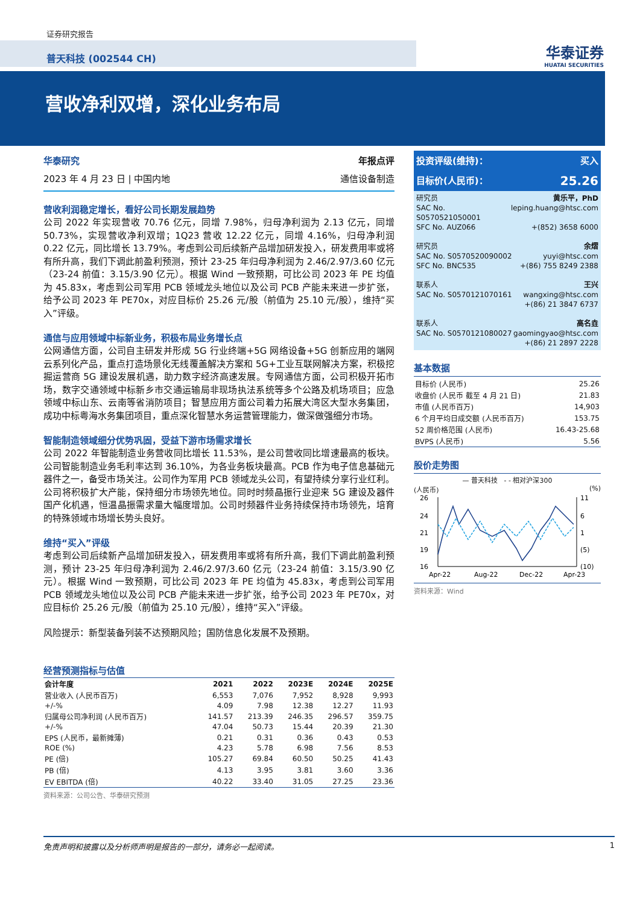证券研究报告
普天科技 (002544 CH) 华泰证券
HUATAI SECURITIES
营收净利双增，深化业务布局
华泰研究
2023 年 4 月 23 日 | 中国内地
年报点评
通信设备制造
营收利润稳定增长，看好公司长期发展趋势
公司 2022 年实现营收 70.76 亿元，同增 7.98%，归母净利润为 2.13 亿元，同增 50.73%，实现营收净利双增；1Q23 营收 12.22 亿元，同增 4.16%，归母净利润 0.22 亿元，同比增长 13.79%。考虑到公司后续新产品增加研发投入，研发费用率或将有所升高，我们下调此前盈利预测，预计 23-25 年归母净利润为 2.46/2.97/3.60 亿元（23-24 前值：3.15/3.90 亿元）。根据 Wind 一致预期，可比公司 2023 年 PE 均值为 45.83x，考虑到公司军用 PCB 领域龙头地位以及公司 PCB 产能未来进一步扩张，给予公司 2023 年 PE70x，对应目标价 25.26 元/股（前值为 25.10 元/股），维持“买入”评级。
通信与应用领域中标新业务，积极布局业务增长点
公网通信方面，公司自主研发并形成 5G 行业终端+5G 网络设备+5G 创新应用的端网云系列化产品，重点打造场景化无线覆盖解决方案和 5G+工业互联网解决方案，积极挖掘运营商 5G 建设发展机遇，助力数字经济高速发展。专网通信方面，公司积极开拓市场，数字交通领域中标新乡市交通运输局非现场执法系统等多个公路及机场项目；应急领域中标山东、云南等省消防项目；智慧应用方面公司着力拓展大湾区大型水务集团，成功中标粤海水务集团项目，重点深化智慧水务运营管理能力，做深做强细分市场。
智能制造领域细分优势巩固，受益下游市场需求增长
公司 2022 年智能制造业务营收同比增长 11.53%，是公司营收同比增速最高的板块。公司智能制造业务毛利率达到 36.10%，为各业务板块最高。PCB 作为电子信息基础元器件之一，备受市场关注。公司作为军用 PCB 领域龙头公司，有望持续分享行业红利。公司将积极扩大产能，保持细分市场领先地位。同时时频晶振行业迎来 5G 建设及器件国产化机遇，恒温晶振需求量大幅度增加。公司时频器件业务持续保持市场领先，培育的特殊领域市场增长势头良好。
维持“买入”评级
考虑到公司后续新产品增加研发投入，研发费用率或将有所升高，我们下调此前盈利预测，预计 23-25 年归母净利润为 2.46/2.97/3.60 亿元（23-24 前值：3.15/3.90 亿元）。根据 Wind 一致预期，可比公司 2023 年 PE 均值为 45.83x，考虑到公司军用 PCB 领域龙头地位以及公司 PCB 产能未来进一步扩张，给予公司 2023 年 PE70x，对应目标价 25.26 元/股（前值为 25.10 元/股），维持“买入”评级。
风险提示：新型装备列装不达预期风险；国防信息化发展不及预期。
经营预测指标与估值
| 会计年度 | 2021 | 2022 | 2023E | 2024E | 2025E |
| --- | --- | --- | --- | --- | --- |
| 营业收入 (人民币百万) | 6,553 | 7,076 | 7,952 | 8,928 | 9,993 |
| +/-% | 4.09 | 7.98 | 12.38 | 12.27 | 11.93 |
| 归属母公司净利润 (人民币百万) | 141.57 | 213.39 | 246.35 | 296.57 | 359.75 |
| +/-% | 47.04 | 50.73 | 15.44 | 20.39 | 21.30 |
| EPS (人民币，最新摊薄) | 0.21 | 0.31 | 0.36 | 0.43 | 0.53 |
| ROE (%) | 4.23 | 5.78 | 6.98 | 7.56 | 8.53 |
| PE (倍) | 105.27 | 69.84 | 60.50 | 50.25 | 41.43 |
| PB (倍) | 4.13 | 3.95 | 3.81 | 3.60 | 3.36 |
| EV EBITDA (倍) | 40.22 | 33.40 | 31.05 | 27.25 | 23.36 |
资料来源：公司公告、华泰研究预测
投资评级(维持)： 买入
目标价(人民币)： 25.26
研究员 黄乐平，PhD
SAC No. S0570521050001 leping.huang@htsc.com
SFC No. AUZ066 +(852) 3658 6000
研究员 余熠
SAC No. S0570520090002 yuyi@htsc.com
SFC No. BNC535 +(86) 755 8249 2388
联系人 王兴
SAC No. S0570121070161 wangxing@htsc.com
+(86) 21 3847 6737
联系人 高名垚
SAC No. S0570121080027 gaomingyao@htsc.com
+(86) 21 2897 2228
基本数据
| 目标价 (人民币) | 25.26 |
| 收盘价 (人民币 截至 4 月 21 日) | 21.83 |
| 市值 (人民币百万) | 14,903 |
| 6 个月平均日成交额 (人民币百万) | 153.75 |
| 52 周价格范围 (人民币) | 16.43-25.68 |
| BVPS (人民币) | 5.56 |
股价走势图
— 普天科技 - - 相对沪深300
(人民币) (%)
26
24
21
19
16
11
6
1
(5)
(10)
Apr-22
Aug-22
Dec-22
Apr-23
资料来源：Wind
免责声明和披露以及分析师声明是报告的一部分，请务必一起阅读。 1